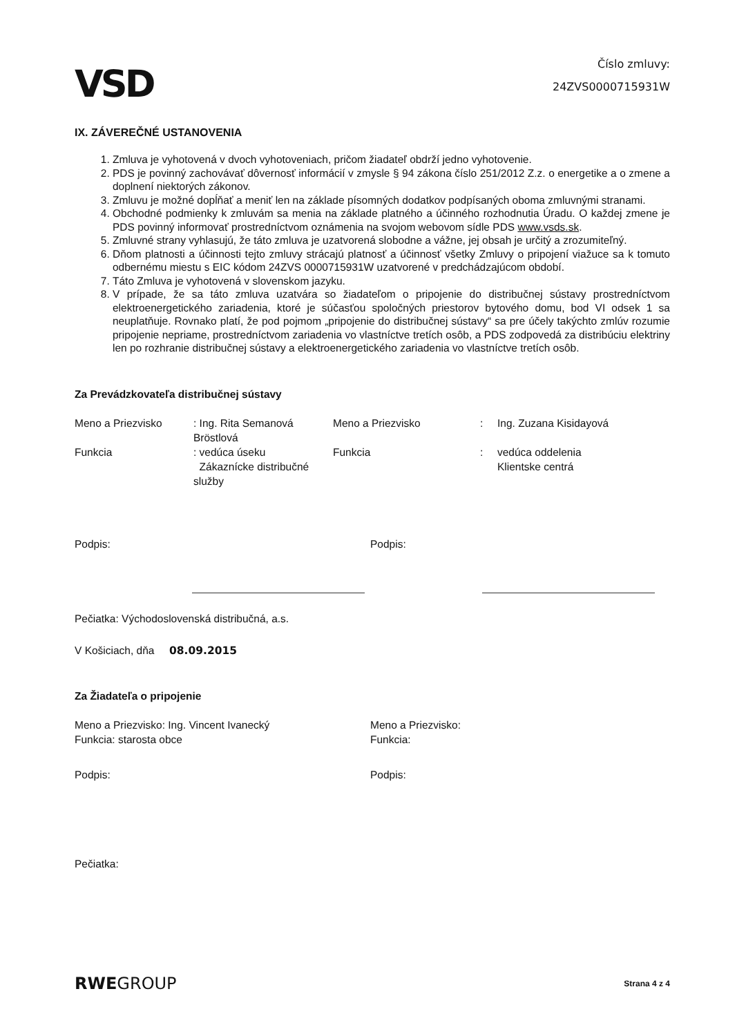VSD
Číslo zmluvy:
24ZVS0000715931W
IX. ZÁVEREČNÉ USTANOVENIA
1. Zmluva je vyhotovená v dvoch vyhotoveniach, pričom žiadateľ obdrží jedno vyhotovenie.
2. PDS je povinný zachovávať dôvernosť informácií v zmysle § 94 zákona číslo 251/2012 Z.z. o energetike a o zmene a doplnení niektorých zákonov.
3. Zmluvu je možné dopĺňať a meniť len na základe písomných dodatkov podpísaných oboma zmluvnými stranami.
4. Obchodné podmienky k zmluvám sa menia na základe platného a účinného rozhodnutia Úradu. O každej zmene je PDS povinný informovať prostredníctvom oznámenia na svojom webovom sídle PDS www.vsds.sk.
5. Zmluvné strany vyhlasujú, že táto zmluva je uzatvorená slobodne a vážne, jej obsah je určitý a zrozumiteľný.
6. Dňom platnosti a účinnosti tejto zmluvy strácajú platnosť a účinnosť všetky Zmluvy o pripojení viažuce sa k tomuto odbernému miestu s EIC kódom 24ZVS 0000715931W uzatvorené v predchádzajúcom období.
7. Táto Zmluva je vyhotovená v slovenskom jazyku.
8. V prípade, že sa táto zmluva uzatvára so žiadateľom o pripojenie do distribučnej sústavy prostredníctvom elektroenergetického zariadenia, ktoré je súčasťou spoločných priestorov bytového domu, bod VI odsek 1 sa neuplatňuje. Rovnako platí, že pod pojmom „pripojenie do distribučnej sústavy“ sa pre účely takýchto zmlúv rozumie pripojenie nepriame, prostredníctvom zariadenia vo vlastníctve tretích osôb, a PDS zodpovedá za distribúciu elektriny len po rozhranie distribučnej sústavy a elektroenergetického zariadenia vo vlastníctve tretích osôb.
Za Prevádzkovateľa distribučnej sústavy
Meno a Priezvisko
: Ing. Rita Semanová Bröstlová
Meno a Priezvisko
:
Ing. Zuzana Kisidayová
Funkcia
: vedúca úseku
Zákaznícke distribučné služby
Funkcia
:
vedúca oddelenia
Klientske centrá
Podpis:
Podpis:
Pečiatka: Východoslovenská distribučná, a.s.
V Košiciach, dňa 08.09.2015
Za Žiadateľa o pripojenie
Meno a Priezvisko: Ing. Vincent Ivanecký
Funkcia: starosta obce
Meno a Priezvisko:
Funkcia:
Podpis:
Podpis:
Pečiatka:
RWEGROUP
Strana 4 z 4